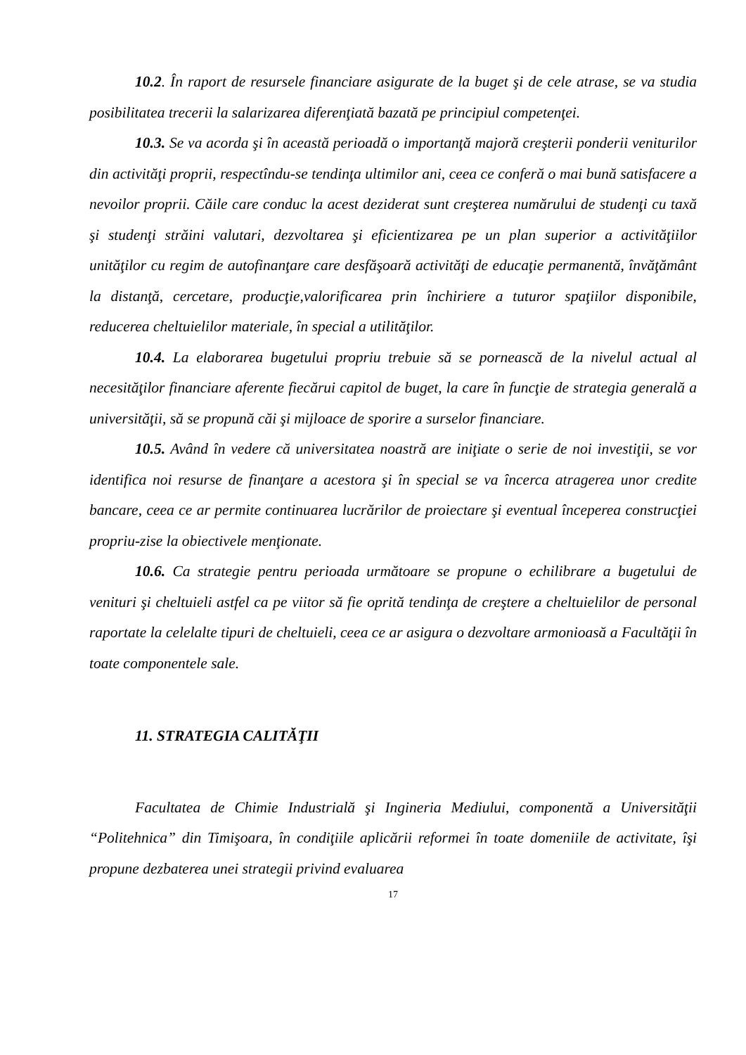10.2. În raport de resursele financiare asigurate de la buget şi de cele atrase, se va studia posibilitatea trecerii la salarizarea diferenţiată bazată pe principiul competenţei.
10.3. Se va acorda şi în această perioadă o importanţă majoră creşterii ponderii veniturilor din activităţi proprii, respectîndu-se tendinţa ultimilor ani, ceea ce conferă o mai bună satisfacere a nevoilor proprii. Căile care conduc la acest deziderat sunt creşterea numărului de studenţi cu taxă şi studenţi străini valutari, dezvoltarea şi eficientizarea pe un plan superior a activităţiilor unităţilor cu regim de autofinanţare care desfăşoară activităţi de educaţie permanentă, învăţământ la distanţă, cercetare, producţie,valorificarea prin închiriere a tuturor spaţiilor disponibile, reducerea cheltuielilor materiale, în special a utilităţilor.
10.4. La elaborarea bugetului propriu trebuie să se pornească de la nivelul actual al necesităţilor financiare aferente fiecărui capitol de buget, la care în funcţie de strategia generală a universităţii, să se propună căi şi mijloace de sporire a surselor financiare.
10.5. Având în vedere că universitatea noastră are iniţiate o serie de noi investiţii, se vor identifica noi resurse de finanţare a acestora şi în special se va încerca atragerea unor credite bancare, ceea ce ar permite continuarea lucrărilor de proiectare şi eventual începerea construcţiei propriu-zise la obiectivele menţionate.
10.6. Ca strategie pentru perioada următoare se propune o echilibrare a bugetului de venituri şi cheltuieli astfel ca pe viitor să fie oprită tendinţa de creştere a cheltuielilor de personal raportate la celelalte tipuri de cheltuieli, ceea ce ar asigura o dezvoltare armonioasă a Facultăţii în toate componentele sale.
11. STRATEGIA CALITĂŢII
Facultatea de Chimie Industrială şi Ingineria Mediului, componentă a Universităţii “Politehnica” din Timişoara, în condiţiile aplicării reformei în toate domeniile de activitate, îşi propune dezbaterea unei strategii privind evaluarea
17